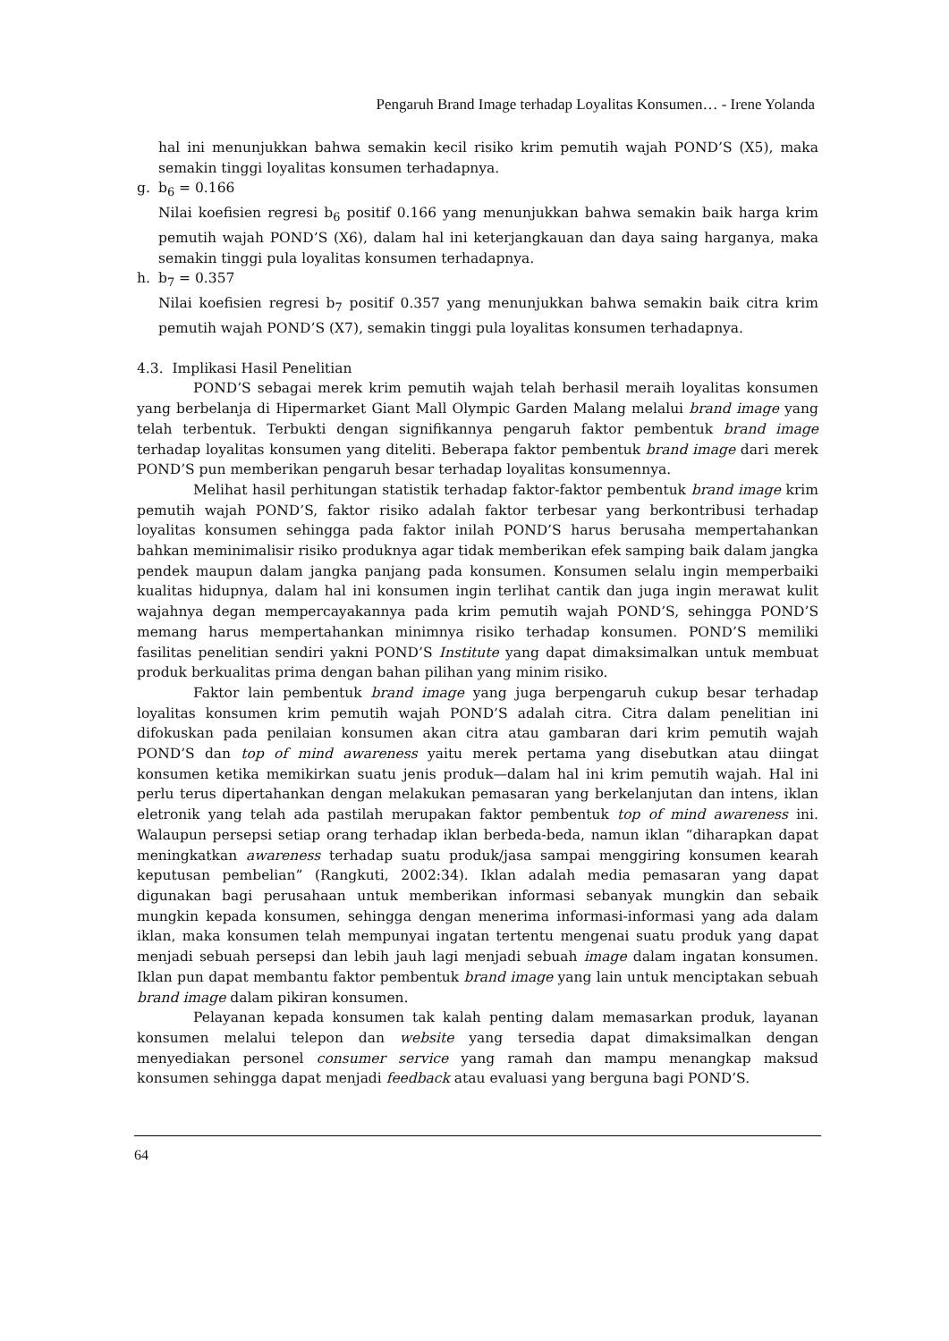Pengaruh Brand Image terhadap Loyalitas Konsumen… - Irene Yolanda
hal ini menunjukkan bahwa semakin kecil risiko krim pemutih wajah POND’S (X5), maka semakin tinggi loyalitas konsumen terhadapnya.
g. b<sub>6</sub> = 0.166
Nilai koefisien regresi b<sub>6</sub> positif 0.166 yang menunjukkan bahwa semakin baik harga krim pemutih wajah POND’S (X6), dalam hal ini keterjangkauan dan daya saing harganya, maka semakin tinggi pula loyalitas konsumen terhadapnya.
h. b<sub>7</sub> = 0.357
Nilai koefisien regresi b<sub>7</sub> positif 0.357 yang menunjukkan bahwa semakin baik citra krim pemutih wajah POND’S (X7), semakin tinggi pula loyalitas konsumen terhadapnya.
4.3. Implikasi Hasil Penelitian
POND’S sebagai merek krim pemutih wajah telah berhasil meraih loyalitas konsumen yang berbelanja di Hipermarket Giant Mall Olympic Garden Malang melalui brand image yang telah terbentuk. Terbukti dengan signifikannya pengaruh faktor pembentuk brand image terhadap loyalitas konsumen yang diteliti. Beberapa faktor pembentuk brand image dari merek POND’S pun memberikan pengaruh besar terhadap loyalitas konsumennya.
Melihat hasil perhitungan statistik terhadap faktor-faktor pembentuk brand image krim pemutih wajah POND’S, faktor risiko adalah faktor terbesar yang berkontribusi terhadap loyalitas konsumen sehingga pada faktor inilah POND’S harus berusaha mempertahankan bahkan meminimalisir risiko produknya agar tidak memberikan efek samping baik dalam jangka pendek maupun dalam jangka panjang pada konsumen. Konsumen selalu ingin memperbaiki kualitas hidupnya, dalam hal ini konsumen ingin terlihat cantik dan juga ingin merawat kulit wajahnya degan mempercayakannya pada krim pemutih wajah POND’S, sehingga POND’S memang harus mempertahankan minimnya risiko terhadap konsumen. POND’S memiliki fasilitas penelitian sendiri yakni POND’S Institute yang dapat dimaksimalkan untuk membuat produk berkualitas prima dengan bahan pilihan yang minim risiko.
Faktor lain pembentuk brand image yang juga berpengaruh cukup besar terhadap loyalitas konsumen krim pemutih wajah POND’S adalah citra. Citra dalam penelitian ini difokuskan pada penilaian konsumen akan citra atau gambaran dari krim pemutih wajah POND’S dan top of mind awareness yaitu merek pertama yang disebutkan atau diingat konsumen ketika memikirkan suatu jenis produk—dalam hal ini krim pemutih wajah. Hal ini perlu terus dipertahankan dengan melakukan pemasaran yang berkelanjutan dan intens, iklan eletronik yang telah ada pastilah merupakan faktor pembentuk top of mind awareness ini. Walaupun persepsi setiap orang terhadap iklan berbeda-beda, namun iklan “diharapkan dapat meningkatkan awareness terhadap suatu produk/jasa sampai menggiring konsumen kearah keputusan pembelian” (Rangkuti, 2002:34). Iklan adalah media pemasaran yang dapat digunakan bagi perusahaan untuk memberikan informasi sebanyak mungkin dan sebaik mungkin kepada konsumen, sehingga dengan menerima informasi-informasi yang ada dalam iklan, maka konsumen telah mempunyai ingatan tertentu mengenai suatu produk yang dapat menjadi sebuah persepsi dan lebih jauh lagi menjadi sebuah image dalam ingatan konsumen. Iklan pun dapat membantu faktor pembentuk brand image yang lain untuk menciptakan sebuah brand image dalam pikiran konsumen.
Pelayanan kepada konsumen tak kalah penting dalam memasarkan produk, layanan konsumen melalui telepon dan website yang tersedia dapat dimaksimalkan dengan menyediakan personel consumer service yang ramah dan mampu menangkap maksud konsumen sehingga dapat menjadi feedback atau evaluasi yang berguna bagi POND’S.
64